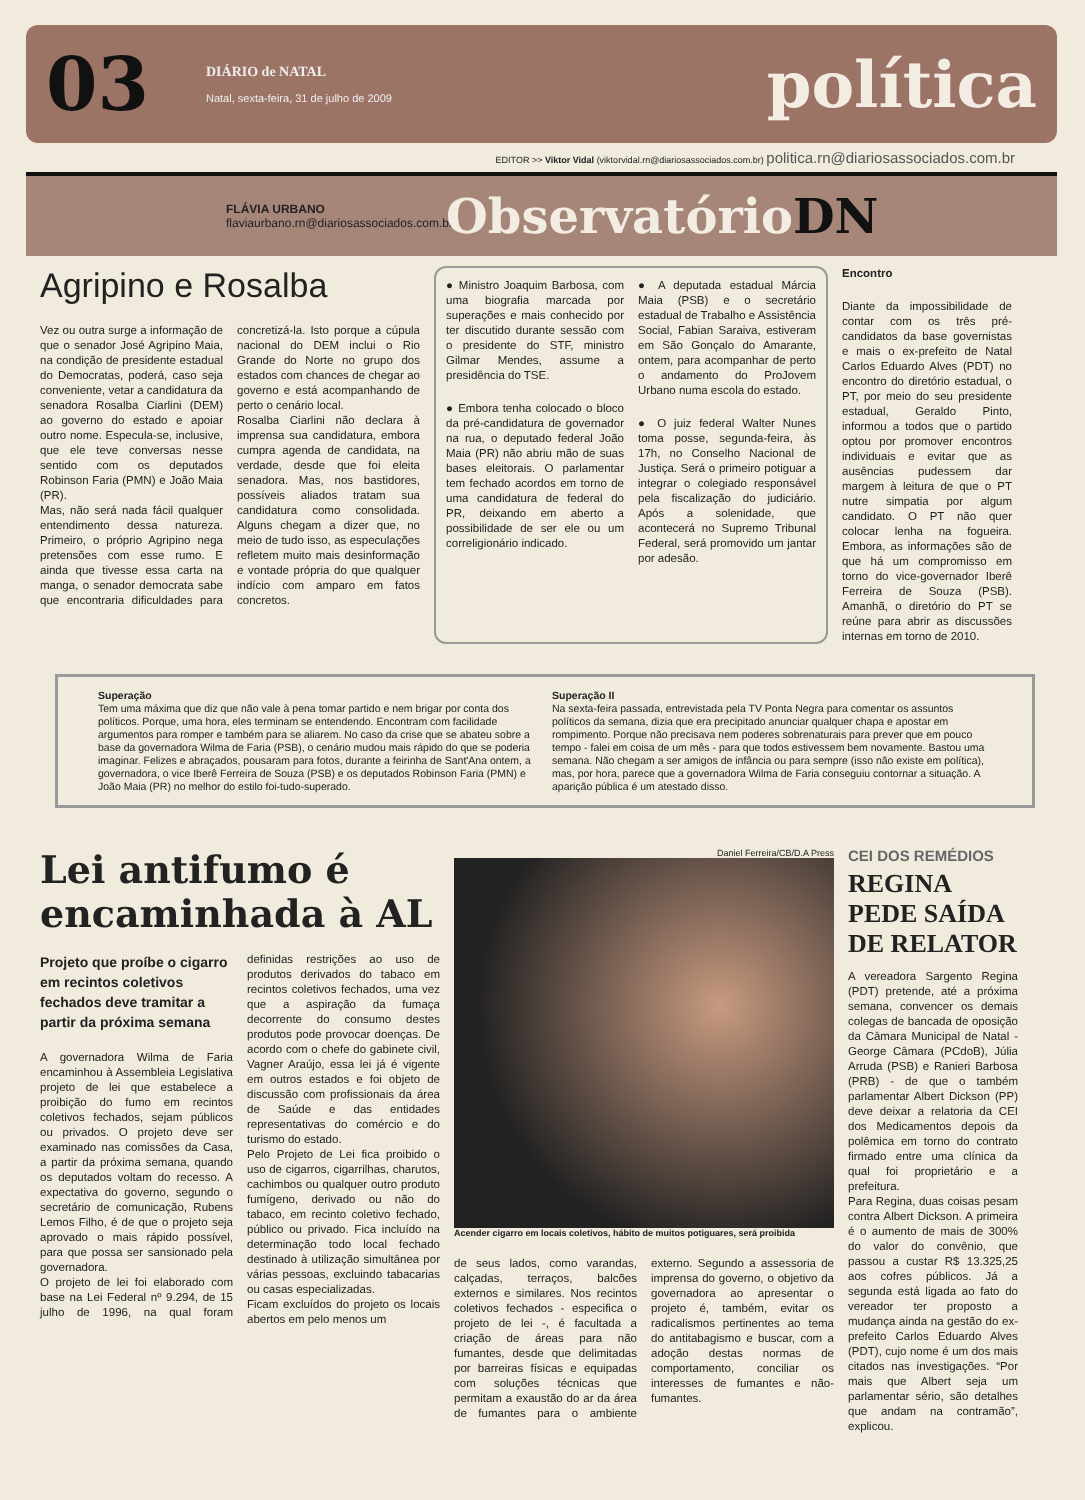03
DIÁRIO de NATAL
Natal, sexta-feira, 31 de julho de 2009
política
EDITOR >> Viktor Vidal (viktorvidal.rn@diariosassociados.com.br) politica.rn@diariosassociados.com.br
FLÁVIA URBANO
flaviaurbano.rn@diariosassociados.com.br
ObservatórioDN
Agripino e Rosalba
Vez ou outra surge a informação de que o senador José Agripino Maia, na condição de presidente estadual do Democratas, poderá, caso seja conveniente, vetar a candidatura da senadora Rosalba Ciarlini (DEM) ao governo do estado e apoiar outro nome. Especula-se, inclusive, que ele teve conversas nesse sentido com os deputados Robinson Faria (PMN) e João Maia (PR).
Mas, não será nada fácil qualquer entendimento dessa natureza. Primeiro, o próprio Agripino nega pretensões com esse rumo. E ainda que tivesse essa carta na manga, o senador democrata sabe que encontraria dificuldades para concretizá-la. Isto porque a cúpula nacional do DEM inclui o Rio Grande do Norte no grupo dos estados com chances de chegar ao governo e está acompanhando de perto o cenário local.
Rosalba Ciarlini não declara à imprensa sua candidatura, embora cumpra agenda de candidata, na verdade, desde que foi eleita senadora. Mas, nos bastidores, possíveis aliados tratam sua candidatura como consolidada. Alguns chegam a dizer que, no meio de tudo isso, as especulações refletem muito mais desinformação e vontade própria do que qualquer indício com amparo em fatos concretos.
● Ministro Joaquim Barbosa, com uma biografia marcada por superações e mais conhecido por ter discutido durante sessão com o presidente do STF, ministro Gilmar Mendes, assume a presidência do TSE.
● Embora tenha colocado o bloco da pré-candidatura de governador na rua, o deputado federal João Maia (PR) não abriu mão de suas bases eleitorais. O parlamentar tem fechado acordos em torno de uma candidatura de federal do PR, deixando em aberto a possibilidade de ser ele ou um correligionário indicado.
● A deputada estadual Márcia Maia (PSB) e o secretário estadual de Trabalho e Assistência Social, Fabian Saraiva, estiveram em São Gonçalo do Amarante, ontem, para acompanhar de perto o andamento do ProJovem Urbano numa escola do estado.
● O juiz federal Walter Nunes toma posse, segunda-feira, às 17h, no Conselho Nacional de Justiça. Será o primeiro potiguar a integrar o colegiado responsável pela fiscalização do judiciário. Após a solenidade, que acontecerá no Supremo Tribunal Federal, será promovido um jantar por adesão.
Encontro
Diante da impossibilidade de contar com os três pré-candidatos da base governistas e mais o ex-prefeito de Natal Carlos Eduardo Alves (PDT) no encontro do diretório estadual, o PT, por meio do seu presidente estadual, Geraldo Pinto, informou a todos que o partido optou por promover encontros individuais e evitar que as ausências pudessem dar margem à leitura de que o PT nutre simpatia por algum candidato. O PT não quer colocar lenha na fogueira. Embora, as informações são de que há um compromisso em torno do vice-governador Iberê Ferreira de Souza (PSB). Amanhã, o diretório do PT se reúne para abrir as discussões internas em torno de 2010.
Superação
Tem uma máxima que diz que não vale à pena tomar partido e nem brigar por conta dos políticos. Porque, uma hora, eles terminam se entendendo. Encontram com facilidade argumentos para romper e também para se aliarem. No caso da crise que se abateu sobre a base da governadora Wilma de Faria (PSB), o cenário mudou mais rápido do que se poderia imaginar. Felizes e abraçados, pousaram para fotos, durante a feirinha de Sant'Ana ontem, a governadora, o vice Iberê Ferreira de Souza (PSB) e os deputados Robinson Faria (PMN) e João Maia (PR) no melhor do estilo foi-tudo-superado.
Superação II
Na sexta-feira passada, entrevistada pela TV Ponta Negra para comentar os assuntos políticos da semana, dizia que era precipitado anunciar qualquer chapa e apostar em rompimento. Porque não precisava nem poderes sobrenaturais para prever que em pouco tempo - falei em coisa de um mês - para que todos estivessem bem novamente. Bastou uma semana. Não chegam a ser amigos de infância ou para sempre (isso não existe em política), mas, por hora, parece que a governadora Wilma de Faria conseguiu contornar a situação. A aparição pública é um atestado disso.
Lei antifumo é encaminhada à AL
Projeto que proíbe o cigarro em recintos coletivos fechados deve tramitar a partir da próxima semana
A governadora Wilma de Faria encaminhou à Assembleia Legislativa projeto de lei que estabelece a proibição do fumo em recintos coletivos fechados, sejam públicos ou privados. O projeto deve ser examinado nas comissões da Casa, a partir da próxima semana, quando os deputados voltam do recesso. A expectativa do governo, segundo o secretário de comunicação, Rubens Lemos Filho, é de que o projeto seja aprovado o mais rápido possível, para que possa ser sansionado pela governadora.
O projeto de lei foi elaborado com base na Lei Federal nº 9.294, de 15 julho de 1996, na qual foram definidas restrições ao uso de produtos derivados do tabaco em recintos coletivos fechados, uma vez que a aspiração da fumaça decorrente do consumo destes produtos pode provocar doenças. De acordo com o chefe do gabinete civil, Vagner Araújo, essa lei já é vigente em outros estados e foi objeto de discussão com profissionais da área de Saúde e das entidades representativas do comércio e do turismo do estado.
Pelo Projeto de Lei fica proibido o uso de cigarros, cigarrilhas, charutos, cachimbos ou qualquer outro produto fumígeno, derivado ou não do tabaco, em recinto coletivo fechado, público ou privado. Fica incluído na determinação todo local fechado destinado à utilização simultânea por várias pessoas, excluindo tabacarias ou casas especializadas.
Ficam excluídos do projeto os locais abertos em pelo menos um
Daniel Ferreira/CB/D.A Press
Acender cigarro em locais coletivos, hábito de muitos potiguares, será proibida
de seus lados, como varandas, calçadas, terraços, balcões externos e similares. Nos recintos coletivos fechados - especifica o projeto de lei -, é facultada a criação de áreas para não fumantes, desde que delimitadas por barreiras físicas e equipadas com soluções técnicas que permitam a exaustão do ar da área de fumantes para o ambiente externo. Segundo a assessoria de imprensa do governo, o objetivo da governadora ao apresentar o projeto é, também, evitar os radicalismos pertinentes ao tema do antitabagismo e buscar, com a adoção destas normas de comportamento, conciliar os interesses de fumantes e não-fumantes.
CEI DOS REMÉDIOS
REGINA PEDE SAÍDA DE RELATOR
A vereadora Sargento Regina (PDT) pretende, até a próxima semana, convencer os demais colegas de bancada de oposição da Câmara Municipal de Natal - George Câmara (PCdoB), Júlia Arruda (PSB) e Ranieri Barbosa (PRB) - de que o também parlamentar Albert Dickson (PP) deve deixar a relatoria da CEI dos Medicamentos depois da polêmica em torno do contrato firmado entre uma clínica da qual foi proprietário e a prefeitura.
Para Regina, duas coisas pesam contra Albert Dickson. A primeira é o aumento de mais de 300% do valor do convênio, que passou a custar R$ 13.325,25 aos cofres públicos. Já a segunda está ligada ao fato do vereador ter proposto a mudança ainda na gestão do ex-prefeito Carlos Eduardo Alves (PDT), cujo nome é um dos mais citados nas investigações. “Por mais que Albert seja um parlamentar sério, são detalhes que andam na contramão”, explicou.